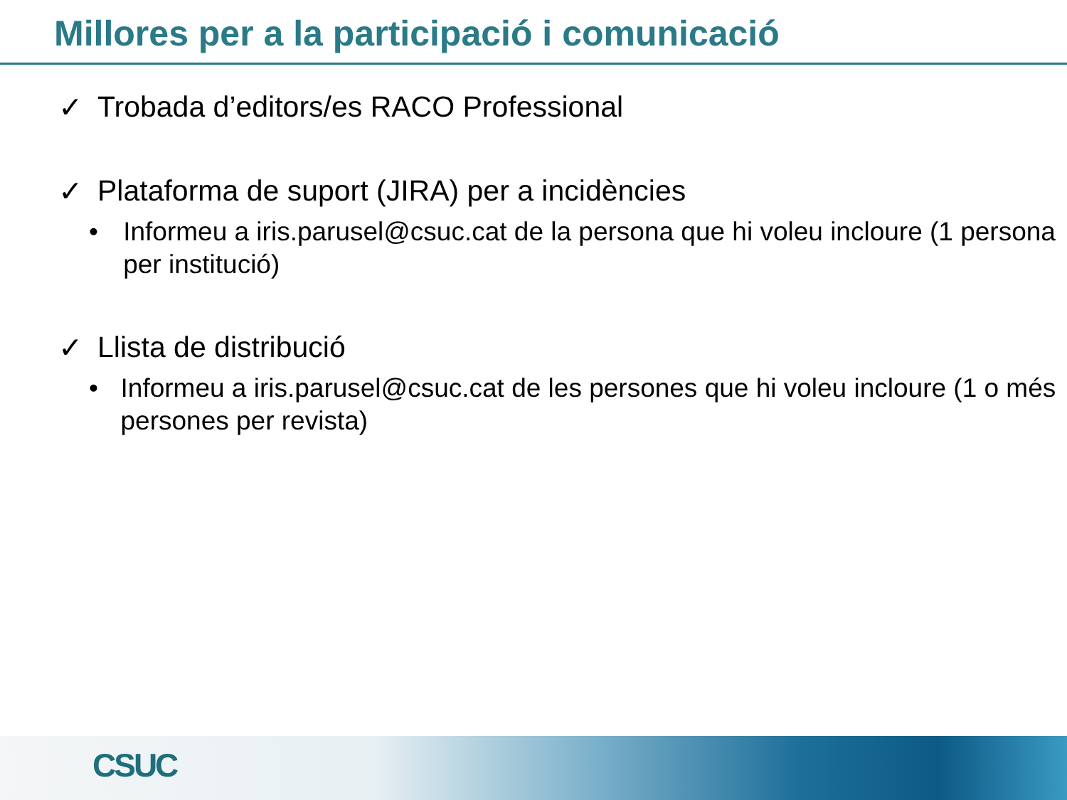Millores per a la participació i comunicació
✓ Trobada d’editors/es RACO Professional
✓ Plataforma de suport (JIRA) per a incidències
• Informeu a iris.parusel@csuc.cat de la persona que hi voleu incloure (1 persona per institució)
✓ Llista de distribució
• Informeu a iris.parusel@csuc.cat de les persones que hi voleu incloure (1 o més persones per revista)
CSUC